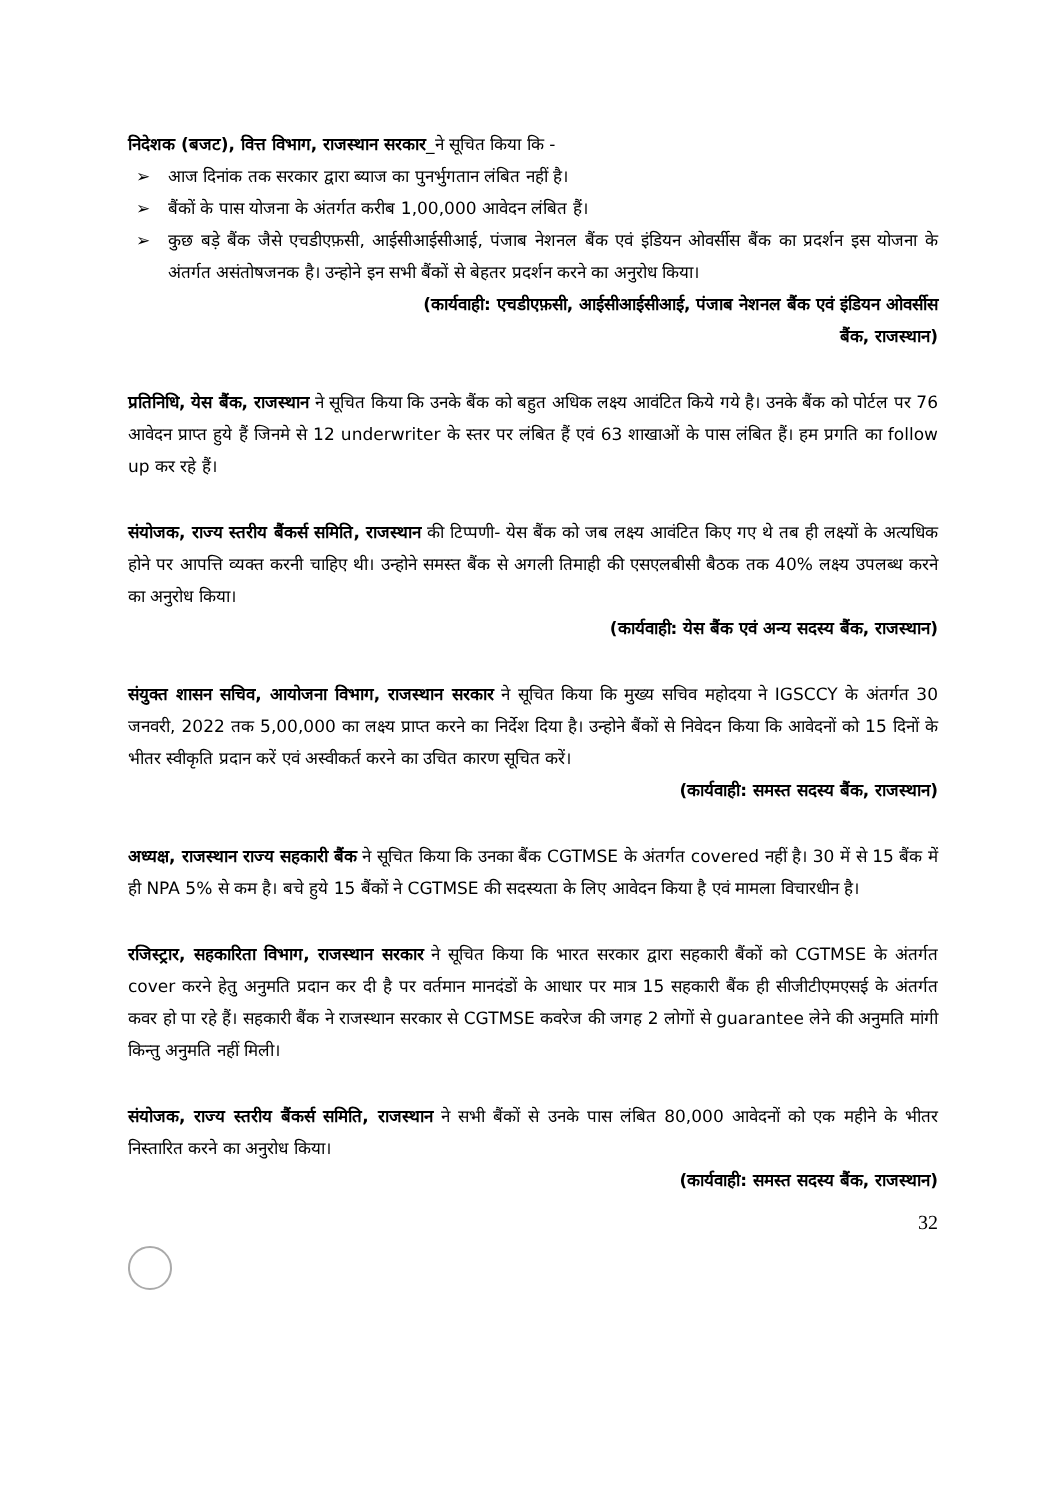निदेशक (बजट), वित्त विभाग, राजस्थान सरकार_ने सूचित किया कि -
➢ आज दिनांक तक सरकार द्वारा ब्याज का पुनर्भुगतान लंबित नहीं है।
➢ बैंकों के पास योजना के अंतर्गत करीब 1,00,000 आवेदन लंबित हैं।
➢ कुछ बड़े बैंक जैसे एचडीएफ़सी, आईसीआईसीआई, पंजाब नेशनल बैंक एवं इंडियन ओवर्सीस बैंक का प्रदर्शन इस योजना के अंतर्गत असंतोषजनक है। उन्होने इन सभी बैंकों से बेहतर प्रदर्शन करने का अनुरोध किया।
(कार्यवाही: एचडीएफ़सी, आईसीआईसीआई, पंजाब नेशनल बैंक एवं इंडियन ओवर्सीस
बैंक, राजस्थान)
प्रतिनिधि, येस बैंक, राजस्थान ने सूचित किया कि उनके बैंक को बहुत अधिक लक्ष्य आवंटित किये गये है। उनके बैंक को पोर्टल पर 76 आवेदन प्राप्त हुये हैं जिनमे से 12 underwriter के स्तर पर लंबित हैं एवं 63 शाखाओं के पास लंबित हैं। हम प्रगति का follow up कर रहे हैं।
संयोजक, राज्य स्तरीय बैंकर्स समिति, राजस्थान की टिप्पणी- येस बैंक को जब लक्ष्य आवंटित किए गए थे तब ही लक्ष्यों के अत्यधिक होने पर आपत्ति व्यक्त करनी चाहिए थी। उन्होने समस्त बैंक से अगली तिमाही की एसएलबीसी बैठक तक 40% लक्ष्य उपलब्ध करने का अनुरोध किया।
(कार्यवाही: येस बैंक एवं अन्य सदस्य बैंक, राजस्थान)
संयुक्त शासन सचिव, आयोजना विभाग, राजस्थान सरकार ने सूचित किया कि मुख्य सचिव महोदया ने IGSCCY के अंतर्गत 30 जनवरी, 2022 तक 5,00,000 का लक्ष्य प्राप्त करने का निर्देश दिया है। उन्होने बैंकों से निवेदन किया कि आवेदनों को 15 दिनों के भीतर स्वीकृति प्रदान करें एवं अस्वीकर्त करने का उचित कारण सूचित करें।
(कार्यवाही: समस्त सदस्य बैंक, राजस्थान)
अध्यक्ष, राजस्थान राज्य सहकारी बैंक ने सूचित किया कि उनका बैंक CGTMSE के अंतर्गत covered नहीं है। 30 में से 15 बैंक में ही NPA 5% से कम है। बचे हुये 15 बैंकों ने CGTMSE की सदस्यता के लिए आवेदन किया है एवं मामला विचारधीन है।
रजिस्ट्रार, सहकारिता विभाग, राजस्थान सरकार ने सूचित किया कि भारत सरकार द्वारा सहकारी बैंकों को CGTMSE के अंतर्गत cover करने हेतु अनुमति प्रदान कर दी है पर वर्तमान मानदंडों के आधार पर मात्र 15 सहकारी बैंक ही सीजीटीएमएसई के अंतर्गत कवर हो पा रहे हैं। सहकारी बैंक ने राजस्थान सरकार से CGTMSE कवरेज की जगह 2 लोगों से guarantee लेने की अनुमति मांगी किन्तु अनुमति नहीं मिली।
संयोजक, राज्य स्तरीय बैंकर्स समिति, राजस्थान ने सभी बैंकों से उनके पास लंबित 80,000 आवेदनों को एक महीने के भीतर निस्तारित करने का अनुरोध किया।
(कार्यवाही: समस्त सदस्य बैंक, राजस्थान)
32